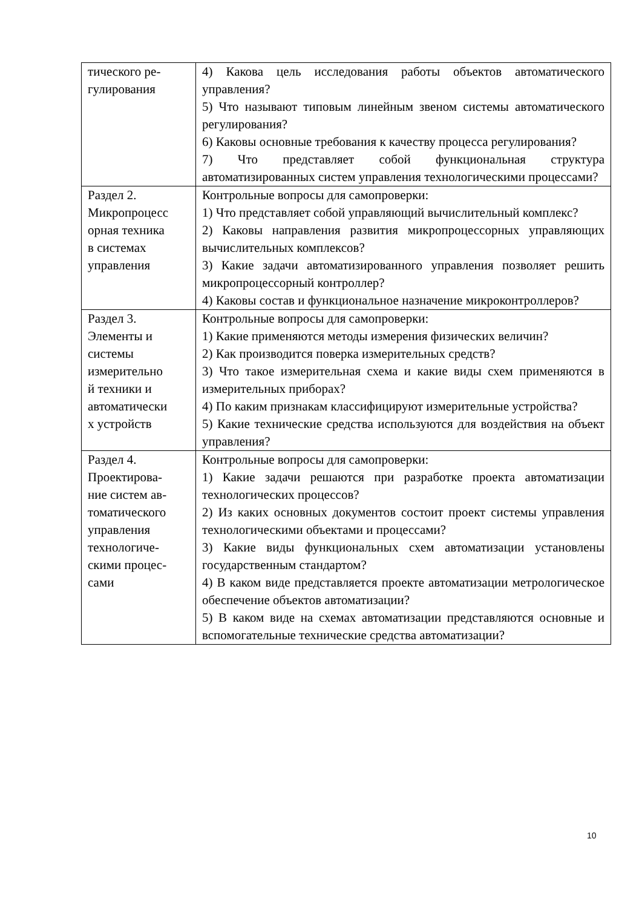| тического ре- гулирования | 4) Какова цель исследования работы объектов автоматического управления? 5) Что называют типовым линейным звеном системы автоматического регулирования? 6) Каковы основные требования к качеству процесса регулирования? 7) Что представляет собой функциональная структура автоматизированных систем управления технологическими процессами? |
| Раздел 2. Микропроцесс орная техника в системах управления | Контрольные вопросы для самопроверки: 1) Что представляет собой управляющий вычислительный комплекс? 2) Каковы направления развития микропроцессорных управляющих вычислительных комплексов? 3) Какие задачи автоматизированного управления позволяет решить микропроцессорный контроллер? 4) Каковы состав и функциональное назначение микроконтроллеров? |
| Раздел 3. Элементы и системы измерительно й техники и автоматически х устройств | Контрольные вопросы для самопроверки: 1) Какие применяются методы измерения физических величин? 2) Как производится поверка измерительных средств? 3) Что такое измерительная схема и какие виды схем применяются в измерительных приборах? 4) По каким признакам классифицируют измерительные устройства? 5) Какие технические средства используются для воздействия на объект управления? |
| Раздел 4. Проектирова- ние систем ав- томатического управления технологиче- скими процес- сами | Контрольные вопросы для самопроверки: 1) Какие задачи решаются при разработке проекта автоматизации технологических процессов? 2) Из каких основных документов состоит проект системы управления технологическими объектами и процессами? 3) Какие виды функциональных схем автоматизации установлены государственным стандартом? 4) В каком виде представляется проекте автоматизации метрологическое обеспечение объектов автоматизации? 5) В каком виде на схемах автоматизации представляются основные и вспомогательные технические средства автоматизации? |
10